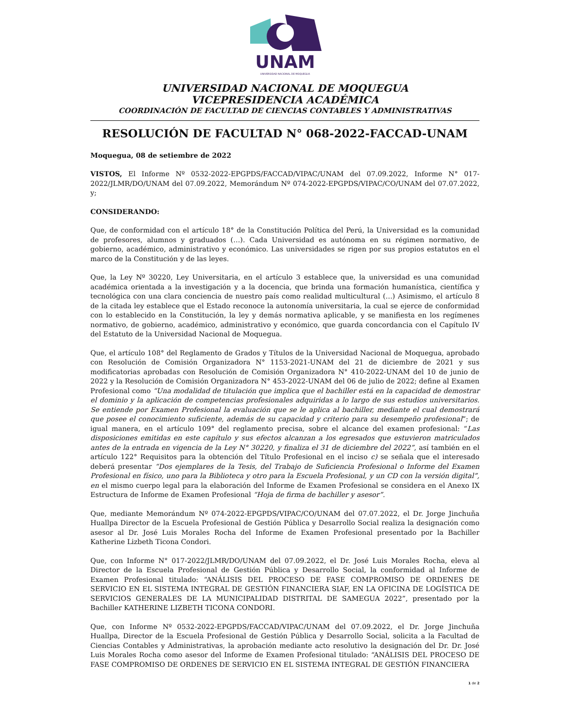UNAM
UNIVERSIDAD NACIONAL DE MOQUEGUA
UNIVERSIDAD NACIONAL DE MOQUEGUA
VICEPRESIDENCIA ACADÉMICA
COORDINACIÓN DE FACULTAD DE CIENCIAS CONTABLES Y ADMINISTRATIVAS
RESOLUCIÓN DE FACULTAD N° 068-2022-FACCAD-UNAM
Moquegua, 08 de setiembre de 2022
VISTOS, El Informe Nº 0532-2022-EPGPDS/FACCAD/VIPAC/UNAM del 07.09.2022, Informe N° 017-2022/JLMR/DO/UNAM del 07.09.2022, Memorándum Nº 074-2022-EPGPDS/VIPAC/CO/UNAM del 07.07.2022, y;
CONSIDERANDO:
Que, de conformidad con el artículo 18° de la Constitución Política del Perú, la Universidad es la comunidad de profesores, alumnos y graduados (…). Cada Universidad es autónoma en su régimen normativo, de gobierno, académico, administrativo y económico. Las universidades se rigen por sus propios estatutos en el marco de la Constitución y de las leyes.
Que, la Ley Nº 30220, Ley Universitaria, en el artículo 3 establece que, la universidad es una comunidad académica orientada a la investigación y a la docencia, que brinda una formación humanística, científica y tecnológica con una clara conciencia de nuestro país como realidad multicultural (…) Asimismo, el artículo 8 de la citada ley establece que el Estado reconoce la autonomía universitaria, la cual se ejerce de conformidad con lo establecido en la Constitución, la ley y demás normativa aplicable, y se manifiesta en los regímenes normativo, de gobierno, académico, administrativo y económico, que guarda concordancia con el Capítulo IV del Estatuto de la Universidad Nacional de Moquegua.
Que, el artículo 108° del Reglamento de Grados y Títulos de la Universidad Nacional de Moquegua, aprobado con Resolución de Comisión Organizadora N° 1153-2021-UNAM del 21 de diciembre de 2021 y sus modificatorias aprobadas con Resolución de Comisión Organizadora N° 410-2022-UNAM del 10 de junio de 2022 y la Resolución de Comisión Organizadora N° 453-2022-UNAM del 06 de julio de 2022; define al Examen Profesional como “Una modalidad de titulación que implica que el bachiller está en la capacidad de demostrar el dominio y la aplicación de competencias profesionales adquiridas a lo largo de sus estudios universitarios. Se entiende por Examen Profesional la evaluación que se le aplica al bachiller, mediante el cual demostrará que posee el conocimiento suficiente, además de su capacidad y criterio para su desempeño profesional”; de igual manera, en el artículo 109° del reglamento precisa, sobre el alcance del examen profesional: “Las disposiciones emitidas en este capítulo y sus efectos alcanzan a los egresados que estuvieron matriculados antes de la entrada en vigencia de la Ley N° 30220, y finaliza el 31 de diciembre del 2022”, así también en el artículo 122° Requisitos para la obtención del Título Profesional en el inciso c) se señala que el interesado deberá presentar “Dos ejemplares de la Tesis, del Trabajo de Suficiencia Profesional o Informe del Examen Profesional en físico, uno para la Biblioteca y otro para la Escuela Profesional, y un CD con la versión digital”, en el mismo cuerpo legal para la elaboración del Informe de Examen Profesional se considera en el Anexo IX Estructura de Informe de Examen Profesional “Hoja de firma de bachiller y asesor”.
Que, mediante Memorándum Nº 074-2022-EPGPDS/VIPAC/CO/UNAM del 07.07.2022, el Dr. Jorge Jinchuña Huallpa Director de la Escuela Profesional de Gestión Pública y Desarrollo Social realiza la designación como asesor al Dr. José Luis Morales Rocha del Informe de Examen Profesional presentado por la Bachiller Katherine Lizbeth Ticona Condori.
Que, con Informe N° 017-2022/JLMR/DO/UNAM del 07.09.2022, el Dr. José Luis Morales Rocha, eleva al Director de la Escuela Profesional de Gestión Pública y Desarrollo Social, la conformidad al Informe de Examen Profesional titulado: “ANÁLISIS DEL PROCESO DE FASE COMPROMISO DE ORDENES DE SERVICIO EN EL SISTEMA INTEGRAL DE GESTIÓN FINANCIERA SIAF, EN LA OFICINA DE LOGÍSTICA DE SERVICIOS GENERALES DE LA MUNICIPALIDAD DISTRITAL DE SAMEGUA 2022”, presentado por la Bachiller KATHERINE LIZBETH TICONA CONDORI.
Que, con Informe Nº 0532-2022-EPGPDS/FACCAD/VIPAC/UNAM del 07.09.2022, el Dr. Jorge Jinchuña Huallpa, Director de la Escuela Profesional de Gestión Pública y Desarrollo Social, solicita a la Facultad de Ciencias Contables y Administrativas, la aprobación mediante acto resolutivo la designación del Dr. Dr. José Luis Morales Rocha como asesor del Informe de Examen Profesional titulado: “ANÁLISIS DEL PROCESO DE FASE COMPROMISO DE ORDENES DE SERVICIO EN EL SISTEMA INTEGRAL DE GESTIÓN FINANCIERA
1 de 2